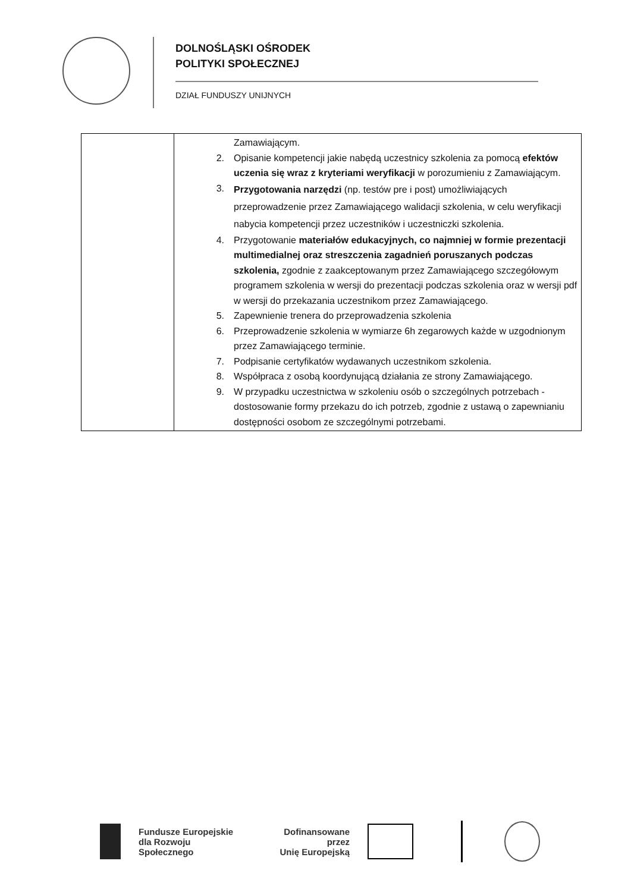DOLNOŚLĄSKI OŚRODEK
POLITYKI SPOŁECZNEJ
DZIAŁ FUNDUSZY UNIJNYCH
| | Zamawiającym. 2. Opisanie kompetencji jakie nabędą uczestnicy szkolenia za pomocą efektów uczenia się wraz z kryteriami weryfikacji w porozumieniu z Zamawiającym. 3. Przygotowania narzędzi (np. testów pre i post) umożliwiających przeprowadzenie przez Zamawiającego walidacji szkolenia, w celu weryfikacji nabycia kompetencji przez uczestników i uczestniczki szkolenia. 4. Przygotowanie materiałów edukacyjnych, co najmniej w formie prezentacji multimedialnej oraz streszczenia zagadnień poruszanych podczas szkolenia, zgodnie z zaakceptowanym przez Zamawiającego szczegółowym programem szkolenia w wersji do prezentacji podczas szkolenia oraz w wersji pdf w wersji do przekazania uczestnikom przez Zamawiającego. 5. Zapewnienie trenera do przeprowadzenia szkolenia 6. Przeprowadzenie szkolenia w wymiarze 6h zegarowych każde w uzgodnionym przez Zamawiającego terminie. 7. Podpisanie certyfikatów wydawanych uczestnikom szkolenia. 8. Współpraca z osobą koordynującą działania ze strony Zamawiającego. 9. W przypadku uczestnictwa w szkoleniu osób o szczególnych potrzebach - dostosowanie formy przekazu do ich potrzeb, zgodnie z ustawą o zapewnianiu dostępności osobom ze szczególnymi potrzebami. |
Fundusze Europejskie
dla Rozwoju Społecznego
Dofinansowane przez
Unię Europejską